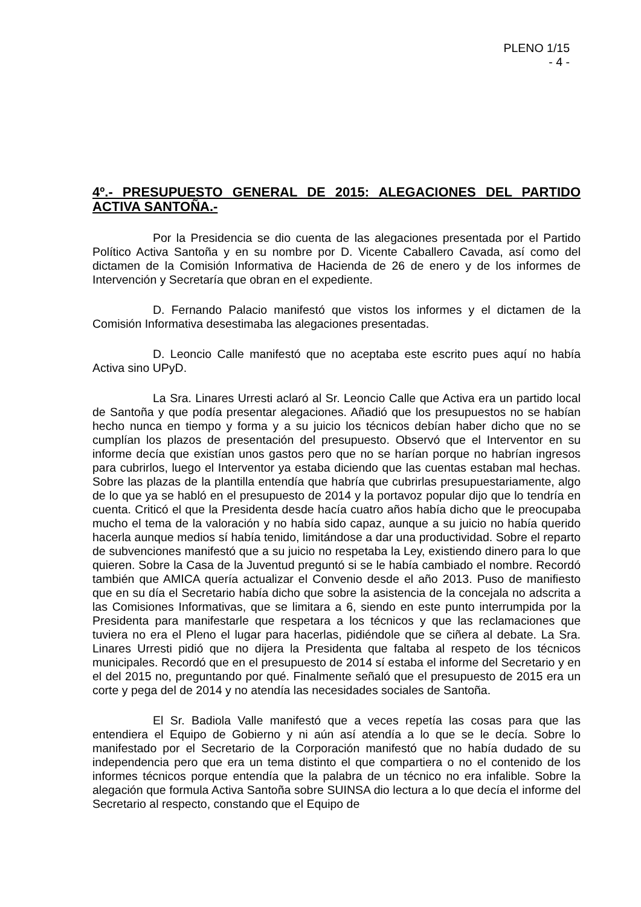PLENO 1/15
- 4 -
4º.- PRESUPUESTO GENERAL DE 2015: ALEGACIONES DEL PARTIDO ACTIVA SANTOÑA.-
Por la Presidencia se dio cuenta de las alegaciones presentada por el Partido Político Activa Santoña y en su nombre por D. Vicente Caballero Cavada, así como del dictamen de la Comisión Informativa de Hacienda de 26 de enero y de los informes de Intervención y Secretaría que obran en el expediente.
D. Fernando Palacio manifestó que vistos los informes y el dictamen de la Comisión Informativa desestimaba las alegaciones presentadas.
D. Leoncio Calle manifestó que no aceptaba este escrito pues aquí no había Activa sino UPyD.
La Sra. Linares Urresti aclaró al Sr. Leoncio Calle que Activa era un partido local de Santoña y que podía presentar alegaciones. Añadió que los presupuestos no se habían hecho nunca en tiempo y forma y a su juicio los técnicos debían haber dicho que no se cumplían los plazos de presentación del presupuesto. Observó que el Interventor en su informe decía que existían unos gastos pero que no se harían porque no habrían ingresos para cubrirlos, luego el Interventor ya estaba diciendo que las cuentas estaban mal hechas. Sobre las plazas de la plantilla entendía que habría que cubrirlas presupuestariamente, algo de lo que ya se habló en el presupuesto de 2014 y la portavoz popular dijo que lo tendría en cuenta. Criticó el que la Presidenta desde hacía cuatro años había dicho que le preocupaba mucho el tema de la valoración y no había sido capaz, aunque a su juicio no había querido hacerla aunque medios sí había tenido, limitándose a dar una productividad. Sobre el reparto de subvenciones manifestó que a su juicio no respetaba la Ley, existiendo dinero para lo que quieren. Sobre la Casa de la Juventud preguntó si se le había cambiado el nombre. Recordó también que AMICA quería actualizar el Convenio desde el año 2013. Puso de manifiesto que en su día el Secretario había dicho que sobre la asistencia de la concejala no adscrita a las Comisiones Informativas, que se limitara a 6, siendo en este punto interrumpida por la Presidenta para manifestarle que respetara a los técnicos y que las reclamaciones que tuviera no era el Pleno el lugar para hacerlas, pidiéndole que se ciñera al debate. La Sra. Linares Urresti pidió que no dijera la Presidenta que faltaba al respeto de los técnicos municipales. Recordó que en el presupuesto de 2014 sí estaba el informe del Secretario y en el del 2015 no, preguntando por qué. Finalmente señaló que el presupuesto de 2015 era un corte y pega del de 2014 y no atendía las necesidades sociales de Santoña.
El Sr. Badiola Valle manifestó que a veces repetía las cosas para que las entendiera el Equipo de Gobierno y ni aún así atendía a lo que se le decía. Sobre lo manifestado por el Secretario de la Corporación manifestó que no había dudado de su independencia pero que era un tema distinto el que compartiera o no el contenido de los informes técnicos porque entendía que la palabra de un técnico no era infalible. Sobre la alegación que formula Activa Santoña sobre SUINSA dio lectura a lo que decía el informe del Secretario al respecto, constando que el Equipo de